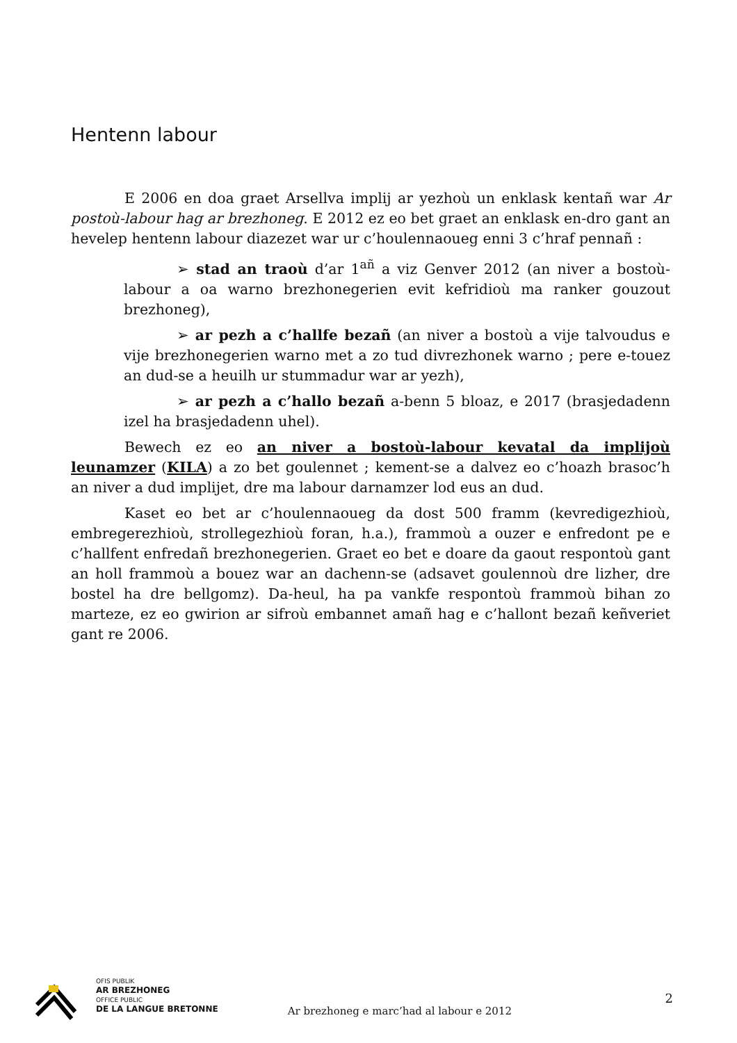Hentenn labour
E 2006 en doa graet Arsellva implij ar yezhoù un enklask kentañ war Ar postoù-labour hag ar brezhoneg. E 2012 ez eo bet graet an enklask en-dro gant an hevelep hentenn labour diazezet war ur c’houlennaoueg enni 3 c’hraf pennañ :
➢ stad an traoù d’ar 1<sup>añ</sup> a viz Genver 2012 (an niver a bostoù-labour a oa warno brezhonegerien evit kefridioù ma ranker gouzout brezhoneg),
➢ ar pezh a c’hallfe bezañ (an niver a bostoù a vije talvoudus e vije brezhonegerien warno met a zo tud divrezhonek warno ; pere e-touez an dud-se a heuilh ur stummadur war ar yezh),
➢ ar pezh a c’hallo bezañ a-benn 5 bloaz, e 2017 (brasjedadenn izel ha brasjedadenn uhel).
Bewech ez eo an niver a bostoù-labour kevatal da implijoù leunamzer (KILA) a zo bet goulennet ; kement-se a dalvez eo c’hoazh brasoc’h an niver a dud implijet, dre ma labour darnamzer lod eus an dud.
Kaset eo bet ar c’houlennaoueg da dost 500 framm (kevredigezhioù, embregerezhioù, strollegezhioù foran, h.a.), frammoù a ouzer e enfredont pe e c’hallfent enfredañ brezhonegerien. Graet eo bet e doare da gaout respontoù gant an holl frammoù a bouez war an dachenn-se (adsavet goulennoù dre lizher, dre bostel ha dre bellgomz). Da-heul, ha pa vankfe respontoù frammoù bihan zo marteze, ez eo gwirion ar sifroù embannet amañ hag e c’hallont bezañ keñveriet gant re 2006.
OFIS PUBLIK
AR BREZHONEG
OFFICE PUBLIC
DE LA LANGUE BRETONNE
Ar brezhoneg e marc’had al labour e 2012
2